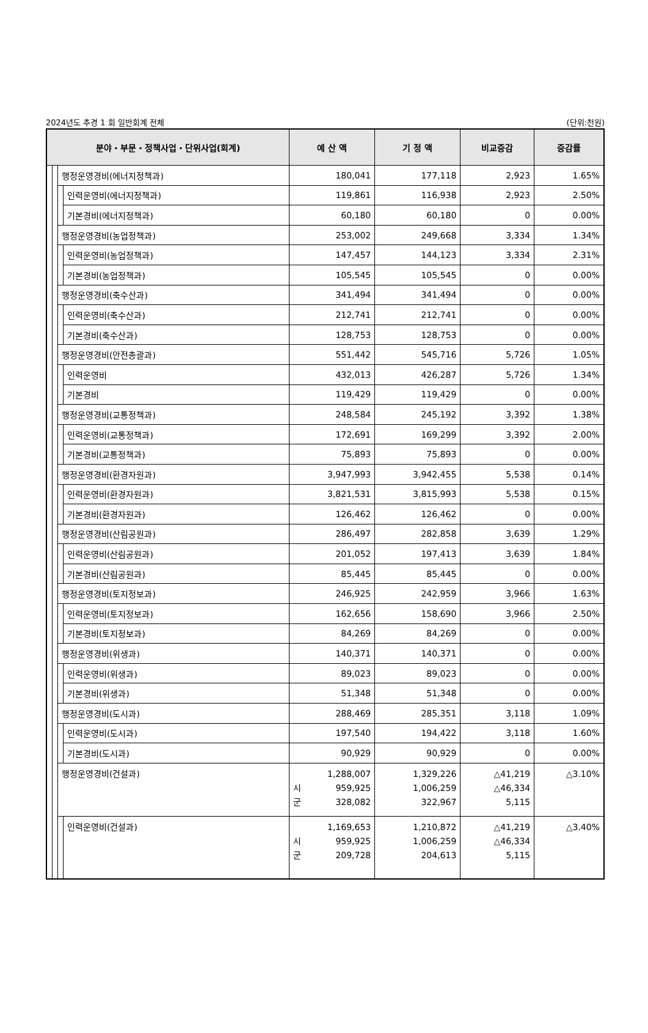2024년도 추경 1 회 일반회계 전체 (단위:천원)
| 분야・부문・정책사업・단위사업(회계) | | | | 예 산 액 | 기 정 액 | 비교증감 | 증감률 |
| --- | --- | --- | --- | --- | --- | --- | --- |
| | | 행정운영경비(에너지정책과) | | 180,041 | 177,118 | 2,923 | 1.65% |
| | | | 인력운영비(에너지정책과) | 119,861 | 116,938 | 2,923 | 2.50% |
| | | | 기본경비(에너지정책과) | 60,180 | 60,180 | 0 | 0.00% |
| | | 행정운영경비(농업정책과) | | 253,002 | 249,668 | 3,334 | 1.34% |
| | | | 인력운영비(농업정책과) | 147,457 | 144,123 | 3,334 | 2.31% |
| | | | 기본경비(농업정책과) | 105,545 | 105,545 | 0 | 0.00% |
| | | 행정운영경비(축수산과) | | 341,494 | 341,494 | 0 | 0.00% |
| | | | 인력운영비(축수산과) | 212,741 | 212,741 | 0 | 0.00% |
| | | | 기본경비(축수산과) | 128,753 | 128,753 | 0 | 0.00% |
| | | 행정운영경비(안전총괄과) | | 551,442 | 545,716 | 5,726 | 1.05% |
| | | | 인력운영비 | 432,013 | 426,287 | 5,726 | 1.34% |
| | | | 기본경비 | 119,429 | 119,429 | 0 | 0.00% |
| | | 행정운영경비(교통정책과) | | 248,584 | 245,192 | 3,392 | 1.38% |
| | | | 인력운영비(교통정책과) | 172,691 | 169,299 | 3,392 | 2.00% |
| | | | 기본경비(교통정책과) | 75,893 | 75,893 | 0 | 0.00% |
| | | 행정운영경비(환경자원과) | | 3,947,993 | 3,942,455 | 5,538 | 0.14% |
| | | | 인력운영비(환경자원과) | 3,821,531 | 3,815,993 | 5,538 | 0.15% |
| | | | 기본경비(환경자원과) | 126,462 | 126,462 | 0 | 0.00% |
| | | 행정운영경비(산림공원과) | | 286,497 | 282,858 | 3,639 | 1.29% |
| | | | 인력운영비(산림공원과) | 201,052 | 197,413 | 3,639 | 1.84% |
| | | | 기본경비(산림공원과) | 85,445 | 85,445 | 0 | 0.00% |
| | | 행정운영경비(토지정보과) | | 246,925 | 242,959 | 3,966 | 1.63% |
| | | | 인력운영비(토지정보과) | 162,656 | 158,690 | 3,966 | 2.50% |
| | | | 기본경비(토지정보과) | 84,269 | 84,269 | 0 | 0.00% |
| | | 행정운영경비(위생과) | | 140,371 | 140,371 | 0 | 0.00% |
| | | | 인력운영비(위생과) | 89,023 | 89,023 | 0 | 0.00% |
| | | | 기본경비(위생과) | 51,348 | 51,348 | 0 | 0.00% |
| | | 행정운영경비(도시과) | | 288,469 | 285,351 | 3,118 | 1.09% |
| | | | 인력운영비(도시과) | 197,540 | 194,422 | 3,118 | 1.60% |
| | | | 기본경비(도시과) | 90,929 | 90,929 | 0 | 0.00% |
| | | 행정운영경비(건설과) | | 1,288,007 시 959,925 군 328,082 | 1,329,226 1,006,259 322,967 | △41,219 △46,334 5,115 | △3.10% |
| | | | 인력운영비(건설과) | 1,169,653 시 959,925 군 209,728 | 1,210,872 1,006,259 204,613 | △41,219 △46,334 5,115 | △3.40% |